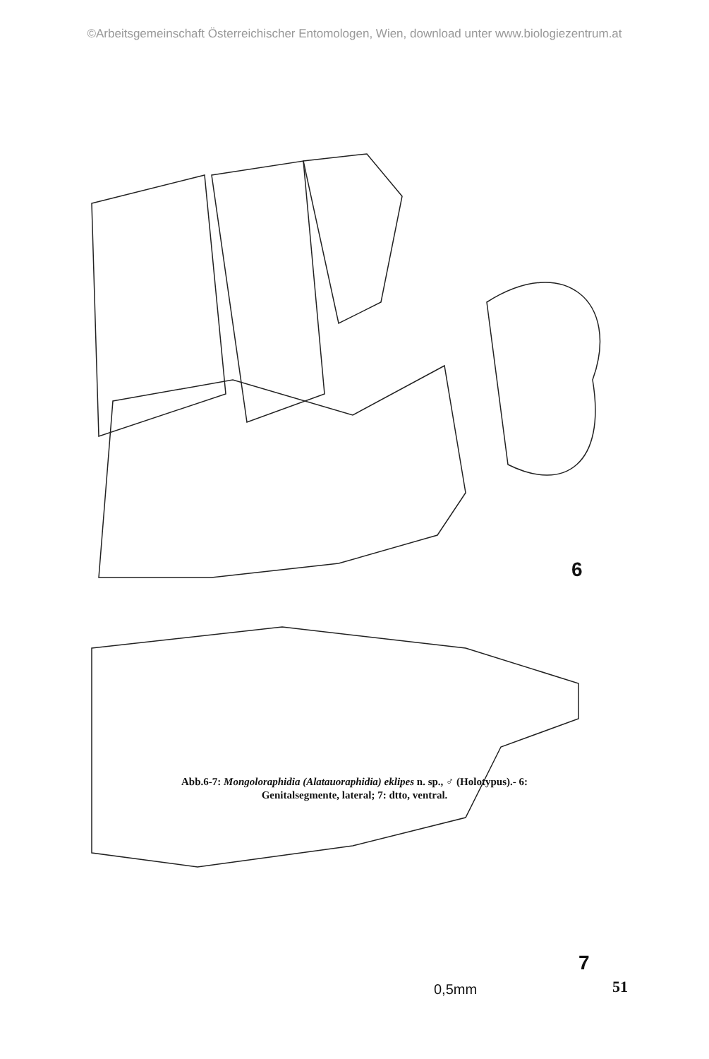©Arbeitsgemeinschaft Österreichischer Entomologen, Wien, download unter www.biologiezentrum.at
6
7
0,5mm
Abb.6-7: Mongoloraphidia (Alatauoraphidia) eklipes n. sp., ♂ (Holotypus).- 6:
Genitalsegmente, lateral; 7: dtto, ventral.
51